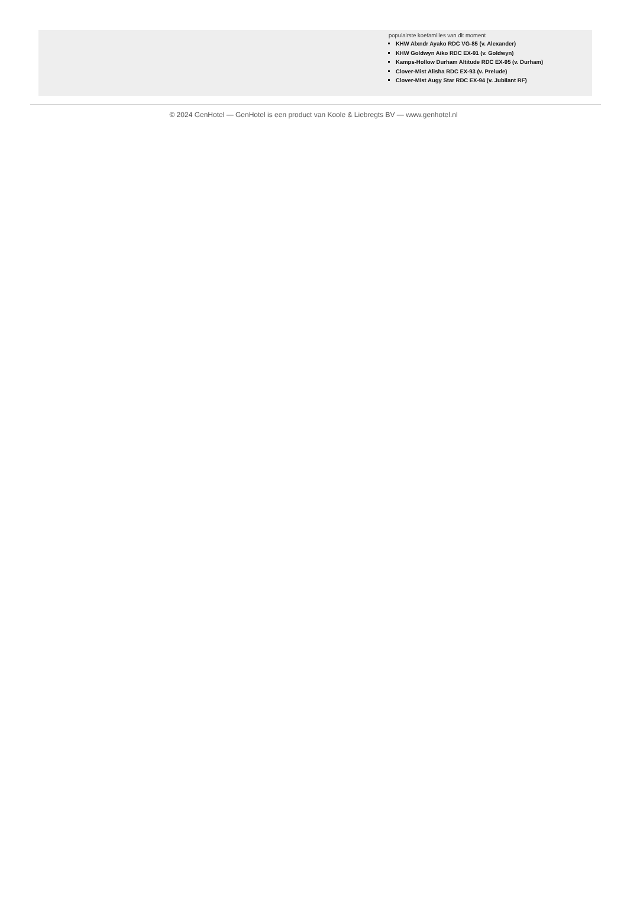populairste koefamilies van dit moment
KHW Alxndr Ayako RDC VG-85 (v. Alexander)
KHW Goldwyn Aiko RDC EX-91 (v. Goldwyn)
Kamps-Hollow Durham Altitude RDC EX-95 (v. Durham)
Clover-Mist Alisha RDC EX-93 (v. Prelude)
Clover-Mist Augy Star RDC EX-94 (v. Jubilant RF)
© 2024 GenHotel — GenHotel is een product van Koole & Liebregts BV — www.genhotel.nl